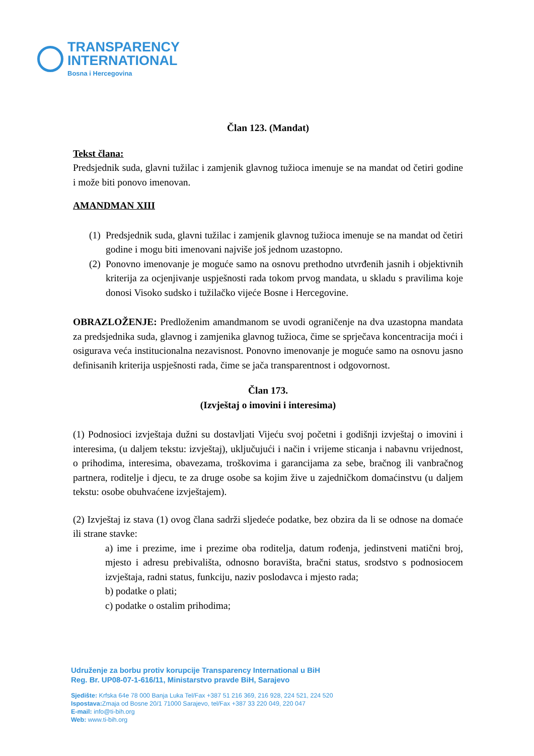TRANSPARENCY
INTERNATIONAL
Bosna i Hercegovina
Član 123. (Mandat)
Tekst člana:
Predsjednik suda, glavni tužilac i zamjenik glavnog tužioca imenuje se na mandat od četiri godine i može biti ponovo imenovan.
AMANDMAN XIII
(1)
Predsjednik suda, glavni tužilac i zamjenik glavnog tužioca imenuje se na mandat od četiri godine i mogu biti imenovani najviše još jednom uzastopno.
(2)
Ponovno imenovanje je moguće samo na osnovu prethodno utvrđenih jasnih i objektivnih kriterija za ocjenjivanje uspješnosti rada tokom prvog mandata, u skladu s pravilima koje donosi Visoko sudsko i tužilačko vijeće Bosne i Hercegovine.
OBRAZLOŽENJE: Predloženim amandmanom se uvodi ograničenje na dva uzastopna mandata za predsjednika suda, glavnog i zamjenika glavnog tužioca, čime se sprječava koncentracija moći i osigurava veća institucionalna nezavisnost. Ponovno imenovanje je moguće samo na osnovu jasno definisanih kriterija uspješnosti rada, čime se jača transparentnost i odgovornost.
Član 173.
(Izvještaj o imovini i interesima)
(1) Podnosioci izvještaja dužni su dostavljati Vijeću svoj početni i godišnji izvještaj o imovini i interesima, (u daljem tekstu: izvještaj), uključujući i način i vrijeme sticanja i nabavnu vrijednost, o prihodima, interesima, obavezama, troškovima i garancijama za sebe, bračnog ili vanbračnog partnera, roditelje i djecu, te za druge osobe sa kojim žive u zajedničkom domaćinstvu (u daljem tekstu: osobe obuhvaćene izvještajem).
(2) Izvještaj iz stava (1) ovog člana sadrži sljedeće podatke, bez obzira da li se odnose na domaće ili strane stavke:
a) ime i prezime, ime i prezime oba roditelja, datum rođenja, jedinstveni matični broj, mjesto i adresu prebivališta, odnosno boravišta, bračni status, srodstvo s podnosiocem izvještaja, radni status, funkciju, naziv poslodavca i mjesto rada;
b) podatke o plati;
c) podatke o ostalim prihodima;
Udruženje za borbu protiv korupcije Transparency International u BiH
Reg. Br. UP08-07-1-616/11, Ministarstvo pravde BiH, Sarajevo
Sjedište: Krfska 64e 78 000 Banja Luka Tel/Fax +387 51 216 369, 216 928, 224 521, 224 520
Ispostava: Zmaja od Bosne 20/1 71000 Sarajevo, tel/Fax +387 33 220 049, 220 047
E-mail: info@ti-bih.org
Web: www.ti-bih.org